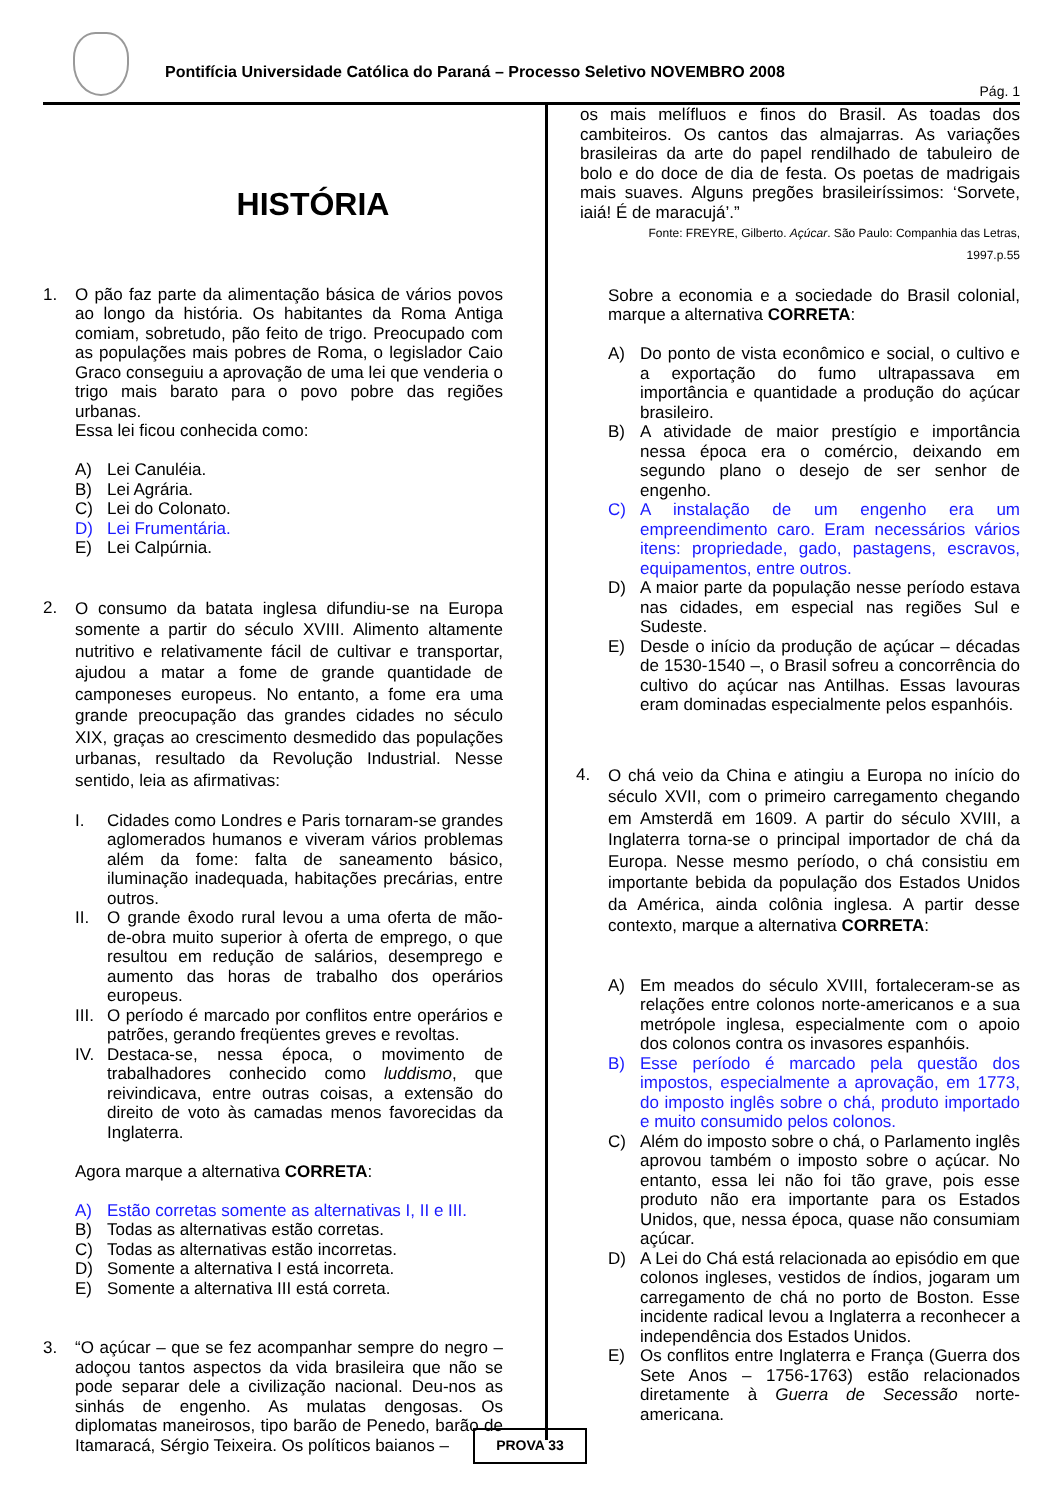Pontifícia Universidade Católica do Paraná – Processo Seletivo NOVEMBRO 2008
Pág. 1
HISTÓRIA
1. O pão faz parte da alimentação básica de vários povos ao longo da história. Os habitantes da Roma Antiga comiam, sobretudo, pão feito de trigo. Preocupado com as populações mais pobres de Roma, o legislador Caio Graco conseguiu a aprovação de uma lei que venderia o trigo mais barato para o povo pobre das regiões urbanas.
Essa lei ficou conhecida como:
A) Lei Canuléia.
B) Lei Agrária.
C) Lei do Colonato.
D) Lei Frumentária.
E) Lei Calpúrnia.
2.
O consumo da batata inglesa difundiu-se na Europa somente a partir do século XVIII. Alimento altamente nutritivo e relativamente fácil de cultivar e transportar, ajudou a matar a fome de grande quantidade de camponeses europeus. No entanto, a fome era uma grande preocupação das grandes cidades no século XIX, graças ao crescimento desmedido das populações urbanas, resultado da Revolução Industrial. Nesse sentido, leia as afirmativas:
I. Cidades como Londres e Paris tornaram-se grandes aglomerados humanos e viveram vários problemas além da fome: falta de saneamento básico, iluminação inadequada, habitações precárias, entre outros.
II. O grande êxodo rural levou a uma oferta de mão-de-obra muito superior à oferta de emprego, o que resultou em redução de salários, desemprego e aumento das horas de trabalho dos operários europeus.
III.
O período é marcado por conflitos entre operários e patrões, gerando freqüentes greves e revoltas.
IV. Destaca-se, nessa época, o movimento de trabalhadores conhecido como luddismo, que reivindicava, entre outras coisas, a extensão do direito de voto às camadas menos favorecidas da Inglaterra.
Agora marque a alternativa CORRETA:
A) Estão corretas somente as alternativas I, II e III.
B) Todas as alternativas estão corretas.
C) Todas as alternativas estão incorretas.
D) Somente a alternativa I está incorreta.
E) Somente a alternativa III está correta.
3. “O açúcar – que se fez acompanhar sempre do negro – adoçou tantos aspectos da vida brasileira que não se pode separar dele a civilização nacional. Deu-nos as sinhás de engenho. As mulatas dengosas. Os diplomatas maneirosos, tipo barão de Penedo, barão de Itamaracá, Sérgio Teixeira. Os políticos baianos –
os mais melífluos e finos do Brasil. As toadas dos cambiteiros. Os cantos das almajarras. As variações brasileiras da arte do papel rendilhado de tabuleiro de bolo e do doce de dia de festa. Os poetas de madrigais mais suaves. Alguns pregões brasileiríssimos: ‘Sorvete, iaiá! É de maracujá’.”
Fonte: FREYRE, Gilberto. Açúcar. São Paulo: Companhia das Letras,
1997.p.55
Sobre a economia e a sociedade do Brasil colonial, marque a alternativa CORRETA:
A) Do ponto de vista econômico e social, o cultivo e a exportação do fumo ultrapassava em importância e quantidade a produção do açúcar brasileiro.
B) A atividade de maior prestígio e importância nessa época era o comércio, deixando em segundo plano o desejo de ser senhor de engenho.
C) A instalação de um engenho era um empreendimento caro. Eram necessários vários itens: propriedade, gado, pastagens, escravos, equipamentos, entre outros.
D) A maior parte da população nesse período estava nas cidades, em especial nas regiões Sul e Sudeste.
E) Desde o início da produção de açúcar – décadas de 1530-1540 –, o Brasil sofreu a concorrência do cultivo do açúcar nas Antilhas. Essas lavouras eram dominadas especialmente pelos espanhóis.
4.
O chá veio da China e atingiu a Europa no início do século XVII, com o primeiro carregamento chegando em Amsterdã em 1609. A partir do século XVIII, a Inglaterra torna-se o principal importador de chá da Europa. Nesse mesmo período, o chá consistiu em importante bebida da população dos Estados Unidos da América, ainda colônia inglesa. A partir desse contexto, marque a alternativa CORRETA:
A) Em meados do século XVIII, fortaleceram-se as relações entre colonos norte-americanos e a sua metrópole inglesa, especialmente com o apoio dos colonos contra os invasores espanhóis.
B) Esse período é marcado pela questão dos impostos, especialmente a aprovação, em 1773, do imposto inglês sobre o chá, produto importado e muito consumido pelos colonos.
C) Além do imposto sobre o chá, o Parlamento inglês aprovou também o imposto sobre o açúcar. No entanto, essa lei não foi tão grave, pois esse produto não era importante para os Estados Unidos, que, nessa época, quase não consumiam açúcar.
D) A Lei do Chá está relacionada ao episódio em que colonos ingleses, vestidos de índios, jogaram um carregamento de chá no porto de Boston. Esse incidente radical levou a Inglaterra a reconhecer a independência dos Estados Unidos.
E) Os conflitos entre Inglaterra e França (Guerra dos Sete Anos – 1756-1763) estão relacionados diretamente à Guerra de Secessão norte-americana.
PROVA 33